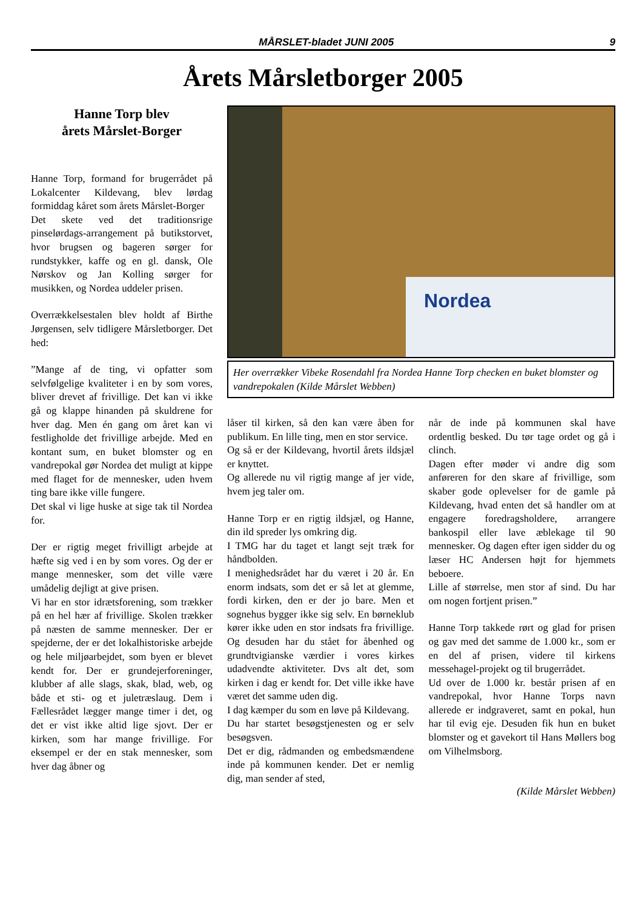MÅRSLET-bladet JUNI 2005 9
Årets Mårsletborger 2005
Hanne Torp blev
årets Mårslet-Borger
Hanne Torp, formand for brugerrådet på Lokalcenter Kildevang, blev lørdag formiddag kåret som årets Mårslet-Borger
Det skete ved det traditionsrige pinselørdags-arrangement på butikstorvet, hvor brugsen og bageren sørger for rundstykker, kaffe og en gl. dansk, Ole Nørskov og Jan Kolling sørger for musikken, og Nordea uddeler prisen.
Overrækkelsestalen blev holdt af Birthe Jørgensen, selv tidligere Mårsletborger. Det hed:
”Mange af de ting, vi opfatter som selvfølgelige kvaliteter i en by som vores, bliver drevet af frivillige. Det kan vi ikke gå og klappe hinanden på skuldrene for hver dag. Men én gang om året kan vi festligholde det frivillige arbejde. Med en kontant sum, en buket blomster og en vandrepokal gør Nordea det muligt at kippe med flaget for de mennesker, uden hvem ting bare ikke ville fungere.
Det skal vi lige huske at sige tak til Nordea for.
Der er rigtig meget frivilligt arbejde at hæfte sig ved i en by som vores. Og der er mange mennesker, som det ville være umådelig dejligt at give prisen.
Vi har en stor idrætsforening, som trækker på en hel hær af frivillige. Skolen trækker på næsten de samme mennesker. Der er spejderne, der er det lokalhistoriske arbejde og hele miljøarbejdet, som byen er blevet kendt for. Der er grundejerforeninger, klubber af alle slags, skak, blad, web, og både et sti- og et juletræslaug. Dem i Fællesrådet lægger mange timer i det, og det er vist ikke altid lige sjovt. Der er kirken, som har mange frivillige. For eksempel er der en stak mennesker, som hver dag åbner og
Nordea
Her overrækker Vibeke Rosendahl fra Nordea Hanne Torp checken en buket blomster og vandrepokalen (Kilde Mårslet Webben)
låser til kirken, så den kan være åben for publikum. En lille ting, men en stor service.
Og så er der Kildevang, hvortil årets ildsjæl er knyttet.
Og allerede nu vil rigtig mange af jer vide, hvem jeg taler om.
Hanne Torp er en rigtig ildsjæl, og Hanne, din ild spreder lys omkring dig.
I TMG har du taget et langt sejt træk for håndbolden.
I menighedsrådet har du været i 20 år. En enorm indsats, som det er så let at glemme, fordi kirken, den er der jo bare. Men et sognehus bygger ikke sig selv. En børneklub kører ikke uden en stor indsats fra frivillige. Og desuden har du stået for åbenhed og grundtvigianske værdier i vores kirkes udadvendte aktiviteter. Dvs alt det, som kirken i dag er kendt for. Det ville ikke have været det samme uden dig.
I dag kæmper du som en løve på Kildevang.
Du har startet besøgstjenesten og er selv besøgsven.
Det er dig, rådmanden og embedsmændene inde på kommunen kender. Det er nemlig dig, man sender af sted,
når de inde på kommunen skal have ordentlig besked. Du tør tage ordet og gå i clinch.
Dagen efter møder vi andre dig som anføreren for den skare af frivillige, som skaber gode oplevelser for de gamle på Kildevang, hvad enten det så handler om at engagere foredragsholdere, arrangere bankospil eller lave æblekage til 90 mennesker. Og dagen efter igen sidder du og læser HC Andersen højt for hjemmets beboere.
Lille af størrelse, men stor af sind. Du har om nogen fortjent prisen.”
Hanne Torp takkede rørt og glad for prisen og gav med det samme de 1.000 kr., som er en del af prisen, videre til kirkens messehagel-projekt og til brugerrådet.
Ud over de 1.000 kr. består prisen af en vandrepokal, hvor Hanne Torps navn allerede er indgraveret, samt en pokal, hun har til evig eje. Desuden fik hun en buket blomster og et gavekort til Hans Møllers bog om Vilhelmsborg.
(Kilde Mårslet Webben)